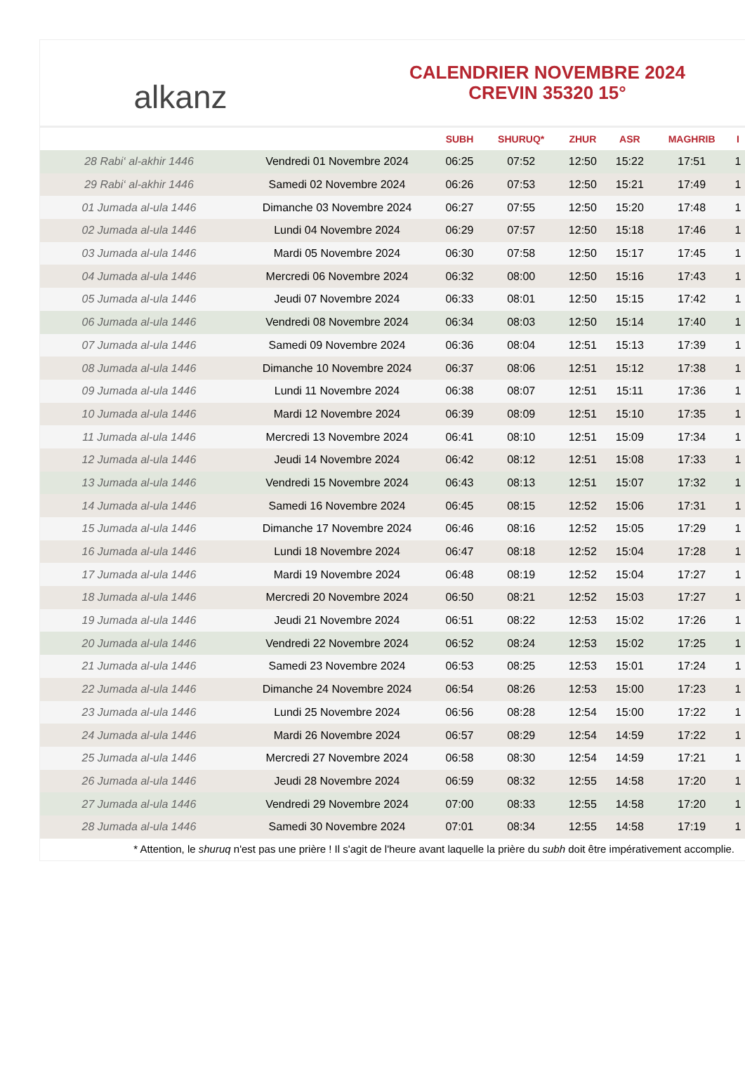alkanz
CALENDRIER NOVEMBRE 2024
CREVIN 35320 15°
| | | SUBH | SHURUQ* | ZHUR | ASR | MAGHRIB | I |
| --- | --- | --- | --- | --- | --- | --- | --- |
| 28 Rabi‘ al-akhir 1446 | Vendredi 01 Novembre 2024 | 06:25 | 07:52 | 12:50 | 15:22 | 17:51 | 1 |
| 29 Rabi‘ al-akhir 1446 | Samedi 02 Novembre 2024 | 06:26 | 07:53 | 12:50 | 15:21 | 17:49 | 1 |
| 01 Jumada al-ula 1446 | Dimanche 03 Novembre 2024 | 06:27 | 07:55 | 12:50 | 15:20 | 17:48 | 1 |
| 02 Jumada al-ula 1446 | Lundi 04 Novembre 2024 | 06:29 | 07:57 | 12:50 | 15:18 | 17:46 | 1 |
| 03 Jumada al-ula 1446 | Mardi 05 Novembre 2024 | 06:30 | 07:58 | 12:50 | 15:17 | 17:45 | 1 |
| 04 Jumada al-ula 1446 | Mercredi 06 Novembre 2024 | 06:32 | 08:00 | 12:50 | 15:16 | 17:43 | 1 |
| 05 Jumada al-ula 1446 | Jeudi 07 Novembre 2024 | 06:33 | 08:01 | 12:50 | 15:15 | 17:42 | 1 |
| 06 Jumada al-ula 1446 | Vendredi 08 Novembre 2024 | 06:34 | 08:03 | 12:50 | 15:14 | 17:40 | 1 |
| 07 Jumada al-ula 1446 | Samedi 09 Novembre 2024 | 06:36 | 08:04 | 12:51 | 15:13 | 17:39 | 1 |
| 08 Jumada al-ula 1446 | Dimanche 10 Novembre 2024 | 06:37 | 08:06 | 12:51 | 15:12 | 17:38 | 1 |
| 09 Jumada al-ula 1446 | Lundi 11 Novembre 2024 | 06:38 | 08:07 | 12:51 | 15:11 | 17:36 | 1 |
| 10 Jumada al-ula 1446 | Mardi 12 Novembre 2024 | 06:39 | 08:09 | 12:51 | 15:10 | 17:35 | 1 |
| 11 Jumada al-ula 1446 | Mercredi 13 Novembre 2024 | 06:41 | 08:10 | 12:51 | 15:09 | 17:34 | 1 |
| 12 Jumada al-ula 1446 | Jeudi 14 Novembre 2024 | 06:42 | 08:12 | 12:51 | 15:08 | 17:33 | 1 |
| 13 Jumada al-ula 1446 | Vendredi 15 Novembre 2024 | 06:43 | 08:13 | 12:51 | 15:07 | 17:32 | 1 |
| 14 Jumada al-ula 1446 | Samedi 16 Novembre 2024 | 06:45 | 08:15 | 12:52 | 15:06 | 17:31 | 1 |
| 15 Jumada al-ula 1446 | Dimanche 17 Novembre 2024 | 06:46 | 08:16 | 12:52 | 15:05 | 17:29 | 1 |
| 16 Jumada al-ula 1446 | Lundi 18 Novembre 2024 | 06:47 | 08:18 | 12:52 | 15:04 | 17:28 | 1 |
| 17 Jumada al-ula 1446 | Mardi 19 Novembre 2024 | 06:48 | 08:19 | 12:52 | 15:04 | 17:27 | 1 |
| 18 Jumada al-ula 1446 | Mercredi 20 Novembre 2024 | 06:50 | 08:21 | 12:52 | 15:03 | 17:27 | 1 |
| 19 Jumada al-ula 1446 | Jeudi 21 Novembre 2024 | 06:51 | 08:22 | 12:53 | 15:02 | 17:26 | 1 |
| 20 Jumada al-ula 1446 | Vendredi 22 Novembre 2024 | 06:52 | 08:24 | 12:53 | 15:02 | 17:25 | 1 |
| 21 Jumada al-ula 1446 | Samedi 23 Novembre 2024 | 06:53 | 08:25 | 12:53 | 15:01 | 17:24 | 1 |
| 22 Jumada al-ula 1446 | Dimanche 24 Novembre 2024 | 06:54 | 08:26 | 12:53 | 15:00 | 17:23 | 1 |
| 23 Jumada al-ula 1446 | Lundi 25 Novembre 2024 | 06:56 | 08:28 | 12:54 | 15:00 | 17:22 | 1 |
| 24 Jumada al-ula 1446 | Mardi 26 Novembre 2024 | 06:57 | 08:29 | 12:54 | 14:59 | 17:22 | 1 |
| 25 Jumada al-ula 1446 | Mercredi 27 Novembre 2024 | 06:58 | 08:30 | 12:54 | 14:59 | 17:21 | 1 |
| 26 Jumada al-ula 1446 | Jeudi 28 Novembre 2024 | 06:59 | 08:32 | 12:55 | 14:58 | 17:20 | 1 |
| 27 Jumada al-ula 1446 | Vendredi 29 Novembre 2024 | 07:00 | 08:33 | 12:55 | 14:58 | 17:20 | 1 |
| 28 Jumada al-ula 1446 | Samedi 30 Novembre 2024 | 07:01 | 08:34 | 12:55 | 14:58 | 17:19 | 1 |
* Attention, le shuruq n'est pas une prière ! Il s'agit de l'heure avant laquelle la prière du subh doit être impérativement accomplie.